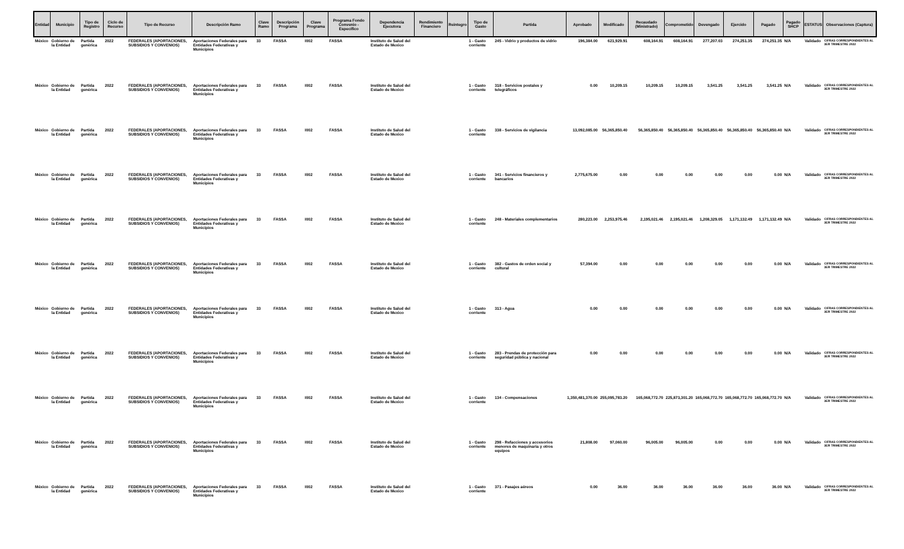| Entidad | Municipio | Tipo de Registro | Ciclo de Recurso | Tipo de Recurso | Descripción Ramo | Clave Ramo | Descripción Programa | Clave Programa | Programa Fondo Convenio - Específico | Dependencia Ejecutora | Rendimiento Financiero | Reintegro | Tipo de Gasto | Partida | Aprobado | Modificado | Recaudado (Ministrado) | Comprometido | Devengado | Ejercido | Pagado | Pagado SHCP | ESTATUS | Observaciones (Captura) |
| --- | --- | --- | --- | --- | --- | --- | --- | --- | --- | --- | --- | --- | --- | --- | --- | --- | --- | --- | --- | --- | --- | --- | --- | --- |
| México | Gobierno de la Entidad | Partida genérica | 2022 | FEDERALES (APORTACIONES, SUBSIDIOS Y CONVENIOS) | Aportaciones Federales para Entidades Federativas y Municipios | 33 | FASSA | I002 | FASSA | Instituto de Salud del Estado de Mexico | | | 1 - Gasto corriente | 245 - Vidrio y productos de vidrio | 196,384.00 | 621,929.91 | 608,164.91 | 608,164.91 | 277,207.03 | 274,251.35 | 274,251.35 | N/A | Validado | CIFRAS CORRESPONDIENTES AL 3ER TRIMESTRE 2022 |
| México | Gobierno de la Entidad | Partida genérica | 2022 | FEDERALES (APORTACIONES, SUBSIDIOS Y CONVENIOS) | Aportaciones Federales para Entidades Federativas y Municipios | 33 | FASSA | I002 | FASSA | Instituto de Salud del Estado de Mexico | | | 1 - Gasto corriente | 318 - Servicios postales y telegráficos | 0.00 | 10,209.15 | 10,209.15 | 10,209.15 | 3,541.25 | 3,541.25 | 3,541.25 | N/A | Validado | CIFRAS CORRESPONDIENTES AL 3ER TRIMESTRE 2022 |
| México | Gobierno de la Entidad | Partida genérica | 2022 | FEDERALES (APORTACIONES, SUBSIDIOS Y CONVENIOS) | Aportaciones Federales para Entidades Federativas y Municipios | 33 | FASSA | I002 | FASSA | Instituto de Salud del Estado de Mexico | | | 1 - Gasto corriente | 338 - Servicios de vigilancia | 13,092,085.00 | 56,365,850.40 | 56,365,850.40 | 56,365,850.40 | 56,365,850.40 | 56,365,850.40 | 56,365,850.40 | N/A | Validado | CIFRAS CORRESPONDIENTES AL 3ER TRIMESTRE 2022 |
| México | Gobierno de la Entidad | Partida genérica | 2022 | FEDERALES (APORTACIONES, SUBSIDIOS Y CONVENIOS) | Aportaciones Federales para Entidades Federativas y Municipios | 33 | FASSA | I002 | FASSA | Instituto de Salud del Estado de Mexico | | | 1 - Gasto corriente | 341 - Servicios financieros y bancarios | 2,775,675.00 | 0.00 | 0.00 | 0.00 | 0.00 | 0.00 | 0.00 | N/A | Validado | CIFRAS CORRESPONDIENTES AL 3ER TRIMESTRE 2022 |
| México | Gobierno de la Entidad | Partida genérica | 2022 | FEDERALES (APORTACIONES, SUBSIDIOS Y CONVENIOS) | Aportaciones Federales para Entidades Federativas y Municipios | 33 | FASSA | I002 | FASSA | Instituto de Salud del Estado de Mexico | | | 1 - Gasto corriente | 248 - Materiales complementarios | 280,223.00 | 2,253,975.46 | 2,195,021.46 | 2,195,021.46 | 1,208,329.05 | 1,171,132.49 | 1,171,132.49 | N/A | Validado | CIFRAS CORRESPONDIENTES AL 3ER TRIMESTRE 2022 |
| México | Gobierno de la Entidad | Partida genérica | 2022 | FEDERALES (APORTACIONES, SUBSIDIOS Y CONVENIOS) | Aportaciones Federales para Entidades Federativas y Municipios | 33 | FASSA | I002 | FASSA | Instituto de Salud del Estado de Mexico | | | 1 - Gasto corriente | 382 - Gastos de orden social y cultural | 57,394.00 | 0.00 | 0.00 | 0.00 | 0.00 | 0.00 | 0.00 | N/A | Validado | CIFRAS CORRESPONDIENTES AL 3ER TRIMESTRE 2022 |
| México | Gobierno de la Entidad | Partida genérica | 2022 | FEDERALES (APORTACIONES, SUBSIDIOS Y CONVENIOS) | Aportaciones Federales para Entidades Federativas y Municipios | 33 | FASSA | I002 | FASSA | Instituto de Salud del Estado de Mexico | | | 1 - Gasto corriente | 313 - Agua | 0.00 | 0.00 | 0.00 | 0.00 | 0.00 | 0.00 | 0.00 | N/A | Validado | CIFRAS CORRESPONDIENTES AL 3ER TRIMESTRE 2022 |
| México | Gobierno de la Entidad | Partida genérica | 2022 | FEDERALES (APORTACIONES, SUBSIDIOS Y CONVENIOS) | Aportaciones Federales para Entidades Federativas y Municipios | 33 | FASSA | I002 | FASSA | Instituto de Salud del Estado de Mexico | | | 1 - Gasto corriente | 283 - Prendas de protección para seguridad pública y nacional | 0.00 | 0.00 | 0.00 | 0.00 | 0.00 | 0.00 | 0.00 | N/A | Validado | CIFRAS CORRESPONDIENTES AL 3ER TRIMESTRE 2022 |
| México | Gobierno de la Entidad | Partida genérica | 2022 | FEDERALES (APORTACIONES, SUBSIDIOS Y CONVENIOS) | Aportaciones Federales para Entidades Federativas y Municipios | 33 | FASSA | I002 | FASSA | Instituto de Salud del Estado de Mexico | | | 1 - Gasto corriente | 134 - Compensaciones | 1,350,481,370.00 | 255,095,783.20 | 165,068,772.70 | 225,873,301.20 | 165,068,772.70 | 165,068,772.70 | 165,068,772.70 | N/A | Validado | CIFRAS CORRESPONDIENTES AL 3ER TRIMESTRE 2022 |
| México | Gobierno de la Entidad | Partida genérica | 2022 | FEDERALES (APORTACIONES, SUBSIDIOS Y CONVENIOS) | Aportaciones Federales para Entidades Federativas y Municipios | 33 | FASSA | I002 | FASSA | Instituto de Salud del Estado de Mexico | | | 1 - Gasto corriente | 298 - Refacciones y accesorios menores de maquinaria y otros equipos | 21,808.00 | 97,060.00 | 96,005.00 | 96,005.00 | 0.00 | 0.00 | 0.00 | N/A | Validado | CIFRAS CORRESPONDIENTES AL 3ER TRIMESTRE 2022 |
| México | Gobierno de la Entidad | Partida genérica | 2022 | FEDERALES (APORTACIONES, SUBSIDIOS Y CONVENIOS) | Aportaciones Federales para Entidades Federativas y Municipios | 33 | FASSA | I002 | FASSA | Instituto de Salud del Estado de Mexico | | | 1 - Gasto corriente | 371 - Pasajes aéreos | 0.00 | 36.00 | 36.00 | 36.00 | 36.00 | 36.00 | 36.00 | N/A | Validado | CIFRAS CORRESPONDIENTES AL 3ER TRIMESTRE 2022 |